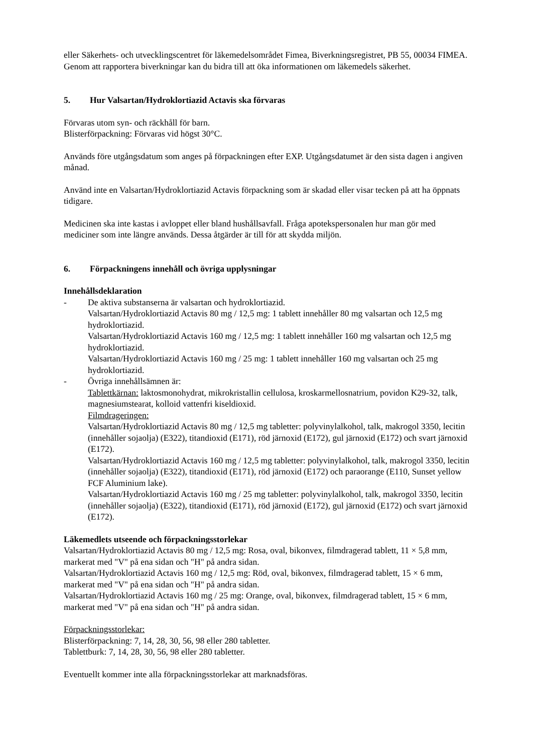eller Säkerhets- och utvecklingscentret för läkemedelsområdet Fimea, Biverkningsregistret, PB 55, 00034 FIMEA. Genom att rapportera biverkningar kan du bidra till att öka informationen om läkemedels säkerhet.
5. Hur Valsartan/Hydroklortiazid Actavis ska förvaras
Förvaras utom syn- och räckhåll för barn.
Blisterförpackning: Förvaras vid högst 30°C.
Används före utgångsdatum som anges på förpackningen efter EXP. Utgångsdatumet är den sista dagen i angiven månad.
Använd inte en Valsartan/Hydroklortiazid Actavis förpackning som är skadad eller visar tecken på att ha öppnats tidigare.
Medicinen ska inte kastas i avloppet eller bland hushållsavfall. Fråga apotekspersonalen hur man gör med mediciner som inte längre används. Dessa åtgärder är till för att skydda miljön.
6. Förpackningens innehåll och övriga upplysningar
Innehållsdeklaration
- De aktiva substanserna är valsartan och hydroklortiazid.
Valsartan/Hydroklortiazid Actavis 80 mg / 12,5 mg: 1 tablett innehåller 80 mg valsartan och 12,5 mg hydroklortiazid.
Valsartan/Hydroklortiazid Actavis 160 mg / 12,5 mg: 1 tablett innehåller 160 mg valsartan och 12,5 mg hydroklortiazid.
Valsartan/Hydroklortiazid Actavis 160 mg / 25 mg: 1 tablett innehåller 160 mg valsartan och 25 mg hydroklortiazid.
- Övriga innehållsämnen är:
Tablettkärnan: laktosmonohydrat, mikrokristallin cellulosa, kroskarmellosnatrium, povidon K29-32, talk, magnesiumstearat, kolloid vattenfri kiseldioxid.
Filmdrageringen:
Valsartan/Hydroklortiazid Actavis 80 mg / 12,5 mg tabletter: polyvinylalkohol, talk, makrogol 3350, lecitin (innehåller sojaolja) (E322), titandioxid (E171), röd järnoxid (E172), gul järnoxid (E172) och svart järnoxid (E172).
Valsartan/Hydroklortiazid Actavis 160 mg / 12,5 mg tabletter: polyvinylalkohol, talk, makrogol 3350, lecitin (innehåller sojaolja) (E322), titandioxid (E171), röd järnoxid (E172) och paraorange (E110, Sunset yellow FCF Aluminium lake).
Valsartan/Hydroklortiazid Actavis 160 mg / 25 mg tabletter: polyvinylalkohol, talk, makrogol 3350, lecitin (innehåller sojaolja) (E322), titandioxid (E171), röd järnoxid (E172), gul järnoxid (E172) och svart järnoxid (E172).
Läkemedlets utseende och förpackningsstorlekar
Valsartan/Hydroklortiazid Actavis 80 mg / 12,5 mg: Rosa, oval, bikonvex, filmdragerad tablett, 11 × 5,8 mm, markerat med "V" på ena sidan och "H" på andra sidan.
Valsartan/Hydroklortiazid Actavis 160 mg / 12,5 mg: Röd, oval, bikonvex, filmdragerad tablett, 15 × 6 mm, markerat med "V" på ena sidan och "H" på andra sidan.
Valsartan/Hydroklortiazid Actavis 160 mg / 25 mg: Orange, oval, bikonvex, filmdragerad tablett, 15 × 6 mm, markerat med "V" på ena sidan och "H" på andra sidan.
Förpackningsstorlekar:
Blisterförpackning: 7, 14, 28, 30, 56, 98 eller 280 tabletter.
Tablettburk: 7, 14, 28, 30, 56, 98 eller 280 tabletter.
Eventuellt kommer inte alla förpackningsstorlekar att marknadsföras.